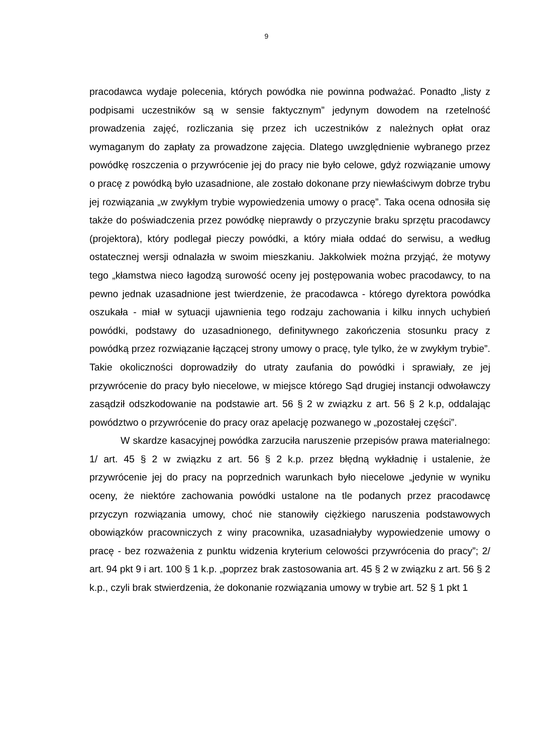9
pracodawca wydaje polecenia, których powódka nie powinna podważać. Ponadto „listy z podpisami uczestników są w sensie faktycznym” jedynym dowodem na rzetelność prowadzenia zajęć, rozliczania się przez ich uczestników z należnych opłat oraz wymaganym do zapłaty za prowadzone zajęcia. Dlatego uwzględnienie wybranego przez powódkę roszczenia o przywrócenie jej do pracy nie było celowe, gdyż rozwiązanie umowy o pracę z powódką było uzasadnione, ale zostało dokonane przy niewłaściwym dobrze trybu jej rozwiązania „w zwykłym trybie wypowiedzenia umowy o pracę”. Taka ocena odnosiła się także do poświadczenia przez powódkę nieprawdy o przyczynie braku sprzętu pracodawcy (projektora), który podlegał pieczy powódki, a który miała oddać do serwisu, a według ostatecznej wersji odnalazła w swoim mieszkaniu. Jakkolwiek można przyjąć, że motywy tego „kłamstwa nieco łagodzą surowość oceny jej postępowania wobec pracodawcy, to na pewno jednak uzasadnione jest twierdzenie, że pracodawca - którego dyrektora powódka oszukała - miał w sytuacji ujawnienia tego rodzaju zachowania i kilku innych uchybień powódki, podstawy do uzasadnionego, definitywnego zakończenia stosunku pracy z powódką przez rozwiązanie łączącej strony umowy o pracę, tyle tylko, że w zwykłym trybie”. Takie okoliczności doprowadziły do utraty zaufania do powódki i sprawiały, ze jej przywrócenie do pracy było niecelowe, w miejsce którego Sąd drugiej instancji odwoławczy zasądził odszkodowanie na podstawie art. 56 § 2 w związku z art. 56 § 2 k.p, oddalając powództwo o przywrócenie do pracy oraz apelację pozwanego w „pozostałej części”.
W skardze kasacyjnej powódka zarzuciła naruszenie przepisów prawa materialnego: 1/ art. 45 § 2 w związku z art. 56 § 2 k.p. przez błędną wykładnię i ustalenie, że przywrócenie jej do pracy na poprzednich warunkach było niecelowe „jedynie w wyniku oceny, że niektóre zachowania powódki ustalone na tle podanych przez pracodawcę przyczyn rozwiązania umowy, choć nie stanowiły ciężkiego naruszenia podstawowych obowiązków pracowniczych z winy pracownika, uzasadniałyby wypowiedzenie umowy o pracę - bez rozważenia z punktu widzenia kryterium celowości przywrócenia do pracy”; 2/ art. 94 pkt 9 i art. 100 § 1 k.p. „poprzez brak zastosowania art. 45 § 2 w związku z art. 56 § 2 k.p., czyli brak stwierdzenia, że dokonanie rozwiązania umowy w trybie art. 52 § 1 pkt 1